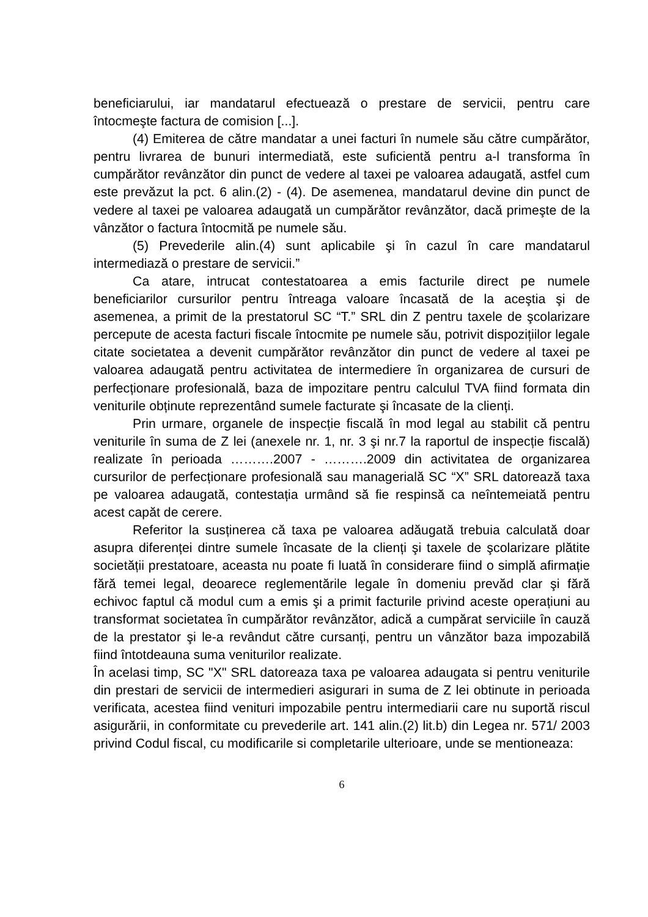beneficiarului, iar mandatarul efectuează o prestare de servicii, pentru care întocmeşte factura de comision [...].
(4) Emiterea de către mandatar a unei facturi în numele său către cumpărător, pentru livrarea de bunuri intermediată, este suficientă pentru a-l transforma în cumpărător revânzător din punct de vedere al taxei pe valoarea adaugată, astfel cum este prevăzut la pct. 6 alin.(2) - (4). De asemenea, mandatarul devine din punct de vedere al taxei pe valoarea adaugată un cumpărător revânzător, dacă primeşte de la vânzător o factura întocmită pe numele său.
(5) Prevederile alin.(4) sunt aplicabile şi în cazul în care mandatarul intermediază o prestare de servicii.”
Ca atare, intrucat contestatoarea a emis facturile direct pe numele beneficiarilor cursurilor pentru întreaga valoare încasată de la aceştia şi de asemenea, a primit de la prestatorul SC “T.” SRL din Z pentru taxele de şcolarizare percepute de acesta facturi fiscale întocmite pe numele său, potrivit dispozițiilor legale citate societatea a devenit cumpărător revânzător din punct de vedere al taxei pe valoarea adaugată pentru activitatea de intermediere în organizarea de cursuri de perfecționare profesională, baza de impozitare pentru calculul TVA fiind formata din veniturile obținute reprezentând sumele facturate şi încasate de la clienți.
Prin urmare, organele de inspecție fiscală în mod legal au stabilit că pentru veniturile în suma de Z lei (anexele nr. 1, nr. 3 şi nr.7 la raportul de inspecție fiscală) realizate în perioada ……….2007 - ……….2009 din activitatea de organizarea cursurilor de perfecționare profesională sau managerială SC “X” SRL datorează taxa pe valoarea adaugată, contestația urmând să fie respinsă ca neîntemeiată pentru acest capăt de cerere.
Referitor la susținerea că taxa pe valoarea adăugată trebuia calculată doar asupra diferenței dintre sumele încasate de la clienți şi taxele de şcolarizare plătite societății prestatoare, aceasta nu poate fi luată în considerare fiind o simplă afirmație fără temei legal, deoarece reglementările legale în domeniu prevăd clar şi fără echivoc faptul că modul cum a emis şi a primit facturile privind aceste operațiuni au transformat societatea în cumpărător revânzător, adică a cumpărat serviciile în cauză de la prestator şi le-a revândut către cursanți, pentru un vânzător baza impozabilă fiind întotdeauna suma veniturilor realizate.
În acelasi timp, SC "X" SRL datoreaza taxa pe valoarea adaugata si pentru veniturile din prestari de servicii de intermedieri asigurari in suma de Z lei obtinute in perioada verificata, acestea fiind venituri impozabile pentru intermediarii care nu suportă riscul asigurării, in conformitate cu prevederile art. 141 alin.(2) lit.b) din Legea nr. 571/ 2003 privind Codul fiscal, cu modificarile si completarile ulterioare, unde se mentioneaza:
6